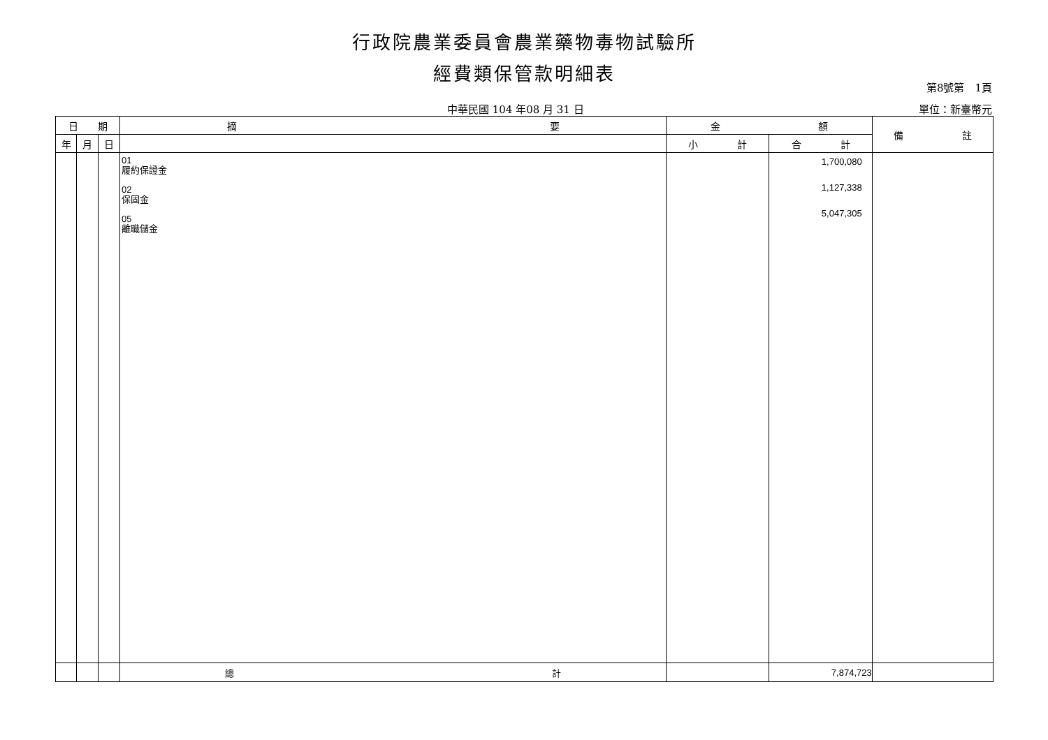行政院農業委員會農業藥物毒物試驗所
經費類保管款明細表
第8號第　1頁
中華民國 104 年08 月 31 日 單位：新臺幣元
| 日 期 | | | 摘 要 | 金 額 | | 備 註 |
| --- | --- | --- | --- | --- | --- | --- |
| 年 | 月 | 日 | | 小 計 | 合 計 | |
| | | | 01 履約保證金 02 保固金 05 離職儲金 | | 1,700,080 1,127,338 5,047,305 | |
| | | | 總 計 | | 7,874,723 | |